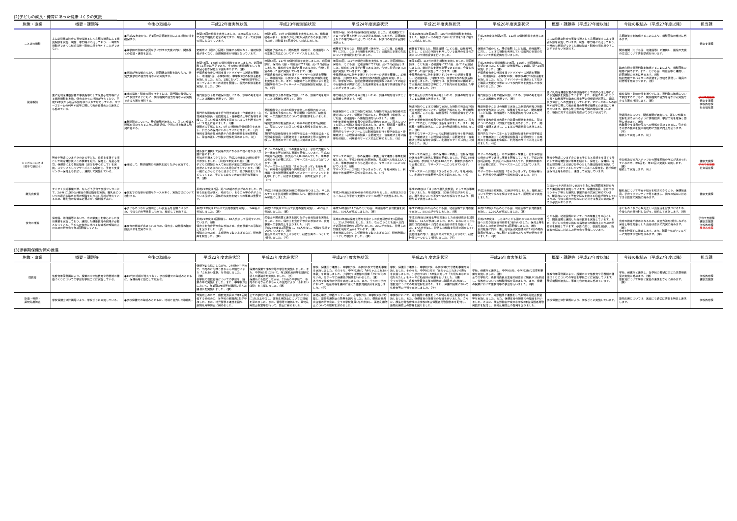(2)子どもの成長・発育にあった健康づくりの支援
| 施策・事業 | 概要・課題等 | 今後の取組み | 平成22年度実施状況 | 平成23年度実施状況 | 平成24年度実施状況 | 平成25年度実施状況 | 平成26年度実施状況 | 概要・課題等（平成27年度以降） | 今後の取組み（平成27年度以降） | 担当課 |
| --- | --- | --- | --- | --- | --- | --- | --- | --- | --- | --- |
| ことばの相談 | 主に幼児健康診査の事後指導として言語指導員による個別相談を実施。現在、専門職が不足しており、一時的な相談ができても継続指導・訓練の場を増やすことができない。 | ●平成22年度から、月1回の言語聴覚士による相談の場を確保する。 | 年間36回の相談を実施しました。本来は見立てとしての窓口機能と助言の場ですが、場合によっては訓練の場にもなっています。 | 年間41回、75件の個別相談を実施しました。相談継続者が多く、新規の予約が数か月先になる状態が続いたため、相談日を5回増やして対応しました。 | 年間34回、90件の個別相談を実施しました。幼児健診でフォローが必要と判断される幼児は増加してますが、言語聴覚士などの専門職が不足しているため、相談日の増加は困難な状況です。 | 平成25年度は年間36回、100件の個別相談を実施しました。相談ケースの増加に伴い1日2件を3件に増やして対応しました。 | 平成26年度は年間24回、112件の個別相談を実施しました。 | 主に幼児健康診査の事後指導として言語聴覚士による個別相談を実施しています。現在、専門職が不足しており、一時的な相談ができても継続指導・訓練の場を増やすことができない状況です。 | 言語聴覚士を確保することにより、相談回数の維持に努めます。 | 健康支援課 |
| | | ●就学前の訓練の必要な子に対する支援に向け、関係課との協議・連携を図る。 | 定期的に（週に〇回等）訓練する場がなく、継続相談者が多くなり、新規相談者が待機となっています。 | 保護者了解のもと、関係機関（保育所、幼稚園等）への支援の方法についてアドバイスをしました。 | 保護者了解のもと、関係機関（保育所、こども園、幼稚園等）に対し、ことばの相談を利用している園児の支援の方法について情報提供を行いました。 | 保護者了解のもと、関係機関（こども園、幼稚園等）に対し、ことばの相談を利用している園児の支援の方法について情報提供を行いました。 | 保護者了解のもと、関係機関（こども園、幼稚園等）に対し、ことばの相談を利用している園児の支援の方法について情報提供を行いました。 | | 関係機関（こども園、幼稚園等）と連携し、園児の支援の方法について情報提供を行います。 | |
| 発達相談 | 主に乳幼児健康診査の事後指導として児童心理司等による個別相談を実施。保育士からの相談が増えており、平成19年度から巡回相談を取り入れて対応している。マザーズホームの利用や就学に関して教育委員会との連携にも努めている。 | ●相談が増加傾向であり、巡回健康相談を取り入れ、特別支援学校の協力を得ながら実施する。 | 年間45回、168件の個別相談を実施しました。巡回相談も1回では不足であり、その後の経過相談として複数回必要な保育所や園もあります。（健） 千葉県教育庁に特別支援アドバイザーの派遣を要請し、幼稚園1園、小学校8校、中学校2校の相談活動を実施しました。また、1園において、特別支援学校にコーディネーターの派遣を要請し、園児の相談活動を実施しました。（学） | 年間64回、217件の個別相談を実施しました。巡回相談は、保育所（園）・幼稚園にて11園、延べ16回巡回しました。継続的な支援が必要であるため、今後も希望のあった園に実施していきます。（健） 千葉県教育庁に特別支援アドバイザーの派遣を要請し、幼稚園3園、小学校11校、中学校5校の相談活動を実施しました。また、保健師からの要請により特別支援学校のコーディネーターが巡回相談を実施しました。（学） | 年間48回、117件の個別相談を実施しました。巡回相談は、保育所、こども園・幼稚園等にて13園、延べ18回巡回しました。継続的な支援が必要であるため、今後も希望のあった園に実施していきます。（健） 千葉県教育庁に特別支援アドバイザーの派遣を要請し、幼稚園3園、小学校11校、中学校3校の相談活動を実施しました。中学校では、自閉症情緒障害学級開設にあたっての助言や行動特性や障害に応じた配慮事項を全職員で共通理解することができました。（学） | 年間43回、114件の個別相談を実施しました。巡回相談は、こども園・幼稚園等にて10園、延べ17回巡回しました。継続的な支援が必要であるため、今後も希望のあった園に実施していきます。（健） 千葉県教育庁に特別支援アドバイザーの派遣を要請し、幼稚園1園、小学校10校、中学校1校の相談活動を実施しました。小学校では、夏季休業中に講師として全職員に支援方法等について校内研修を実施した学校もありました。（学） | 平成26年度の個別相談は46回、125件、巡回相談は、希望のあったこども園・幼稚園等にて10園、延べ16回実施しました。（健） 千葉県教育庁に特別支援アドバイザーの派遣を要請し、幼稚園0園、小学校10校、中学校4校の相談活動を実施しました。また、アドバイザーを講師として招き全職員に支援方法等について校内研修を実施した学校もありました。（学） | 主に乳幼児健康診査の事後指導として臨床心理士等による個別相談を実施しています。また、希望のあったこども園・幼稚園等を臨床心理士等と保健師が巡回し、園児及び保育士への支援を行っています。マザーズホームの利用や就学に関して教育委員会等関係機関との連携にも努めています。臨床心理士等の専門職の確保が難しいため、相談に対する迅速な対応ができない状況です。 | 臨床心理士等専門職を確保することにより、相談回数の維持に努めます。また、こども園、幼稚園等と連携し、巡回相談の充実に努めます。（健） 特別支援アドバイザーの派遣を引き続き要請し、職員の研修等を充実させます。（学） | 子育て支援課 健康支援課 学校教育課 社会福祉課 |
| | | ●継続指導・訓練の場を増やすには、専門職の確保について検討するとともに、関係機関の協力を得ながら実施できる方策を検討する。 | 専門職及び予算の確保が難しいため、訓練の場を増やすことは困難な状況です。（健） | 専門職及び予算の確保が難しいため、訓練の場を増やすことは困難な状況です。（健） | 専門職及び予算の確保が難しいため、訓練の場を増やすことは困難な状況です。（健） | 専門職及び予算の確保が難しいため、訓練の場を増やすことは困難な状況です。（健） | 専門職及び予算の確保が難しいため、訓練の場を増やすことは困難な状況です。（健） | | 継続指導・訓練の場を増やすには、専門職の確保について検討するとともに、関係機関の協力を得ながら実施できる方策を検討します。（健） | |
| | | ●発達障害について、関係機関が連携して、正しい知識と理解を深められるように情報提供、学習の場を確保し啓発に努める。 | 専門的な訓練指導を行う理学療法士・作業療法士・心理発達相談員・言語聴覚士・音楽療法士等に指導を依頼し、正しい知識と理解を深められるよう利用者のサービス向上に努めました。（健） 保護者の了解のもと、9件の相談結果情報提供を実施し、日ごろの保育にいかしていただきました。（子） 特別支援教育担当教員や介助員の研修を年6回開催し、障害の正しい知識と理解を深めました。（社） | 発達相談やことばの相談で実施した相談内容について、保護者了解のもと、関係機関（保育所、幼稚園等）への支援の方法について情報提供を行いました。（健） 特別支援教育担当教員や介助員の研修を年6回開催し、障害についての正しい知識と理解を深めました。（学） 専門的な訓練指導を行う理学療法士・作業療法士・心理発達相談員・言語聴覚士・音楽療法士等に指導を依頼し、利用者のサービス向上に努めました。（社） | 発達相談やことばの相談で実施した相談内容及び相談者の支援方法について、保護者了解のもと、関係機関（保育所、こども園、幼稚園等）へ情報提供を行いました。（健） 特別支援教育担当教員や介助員の研修を実施し、障害についての正しい知識と理解を深めました。また、関係課・機関と連携し、ことばの発達相談も実施しました。（学） 専門的なマザーズホームでは訓練指導を行う理学療法士・作業療法士・心理発達相談員・言語聴覚士・音楽療法士等に指導を依頼し、利用者のサービス向上に努めました。（社） | 発達相談やことばの相談で実施した相談内容及び相談者の支援方法について、保護者了解のもと、関係機関（保育所、こども園、幼稚園等）へ情報提供を行いました。（健） 特別支援教育担当教員や介助員の研修を実施し、障害についての正しい知識と理解を深めました。また、関係課・機関と連携し、ことばの発達相談も実施しました。（学） 専門的なマザーズホームでは訓練指導を行う理学療法士・作業療法士・心理発達相談員・言語聴覚士・音楽療法士等に指導を依頼し、利用者のサービス向上に努めました。（社） | 発達相談やことばの相談で実施した相談内容及び相談者の支援方法について、保護者了解のもと、関係機関（こども園、幼稚園等）へ情報提供を行いました。（健） 特別支援教育担当教員や介助員の研修を実施し、障害についての正しい知識と理解を深めました。また、関係課・機関と連携し、ことばの発達相談も実施しました。（学） 専門的なマザーズホームでは訓練指導を行う理学療法士・作業療法士・心理発達相談員・言語聴覚士・音楽療法士等に指導を依頼し、利用者のサービス向上に努めました。（社） | | 発達障害について、関係機関が連携して、正しい知識と理解を深められるように情報提供、学習の場を確保し啓発に努めます。（健） 教職員や支援員の障害への理解を深めるために、引き続き研修の機会を設け継続的に力量の向上を図ります。（学） 継続して実施します。（社） | |
| カンガルーひろば （親子で遊ぼう） | 発育や発達につまずきのある子ども、母親を支援する場として幼児健診後にこの事業を紹介。保育士、児童心理司、保健師による集団指導（遊びを中心として）を実施。スタッフとしてマザーズホーム保育士、子育て支援センター保育士も参加し、連携して実施している。 | ●継続して、関係機関との連携を図りながら実施する。 | 関係課と連携して発達の気になる子の親へ寄り添う支援に努めました。 参加者が増えてきており、平成22年度は29組の親子が参加しました。（平成21年度は21組）（健） 子どもの問題とみえて実は親や家庭の問題が子どもの症状としてあらわれている場合が増えています。（健） 一緒に心からこどもと遊ぶことで、親が笑顔をとりもどしてくると、子どもも変わり大変効果的な事業です。（健） | マザーズの保育士、市の主任保育士、子育て支援センター保育士等と連携し事業を開催しています。平成23年度は6回実施、参加延べ人数は60人でした。事業参加者のうち必要に応じ、マザーズホームにつなげています。（健） マザーズホーム広報誌「きらきらきっず」を毎月発行、利用者や他機関等へ周知を図りました。また、幼稚園・保育所等関係機関へポスター・リーフレットを配布しました。研修会を開催し、周知を図りました。（社） | マザーズの保育士、市の保健師・栄養士等で連携し事業を開催しました。平成24年度は6回実施、参加延べ人数は52人でした。事業参加者のうち必要に応じ、マザーズホームにつなげています。（健） マザーズホーム広報誌「きらきらきっず」を毎月発行し、利用者や他機関等へ周知を図りました。（社） | マザーズの保育士、市の保健師・栄養士、若杉保育園の保育士等で連携し事業を開催しました。平成25年度6回実施、参加延べ人数は48人です。事業参加者のうち必要に応じ、マザーズホームにつなげています。（健） マザーズホーム広報誌「きらきらきっず」を毎月発行し、利用者や他機関等へ周知を図りました。（社） | マザーズの保育士、市の保健師・栄養士、若杉保育園の保育士等で連携し事業を開催しています。平成26年度6回実施、参加延べ人数は33人です。事業参加者のうち必要に応じ、マザーズホームにつなげています。（健） マザーズホーム広報誌「きらきらきっず」を毎月発行し、利用者や他機関等へ周知を図りました。（社） | 発育や発達につまずきのある子どもと母親を支援する場として幼児健診後に事業を紹介し、保育士、保健師、児童心理司等による遊びを中心とした集団指導を実施しています。スタッフとしてマザーズホーム保育士、若杉保育園保育士等も参加し、連携して実施しています。 | 参加者及び協力スタッフから開催回数の増加が求められているため、年6回を、年12回に変更し実施します。（健） 継続して実施します。（社） | 健康支援課 子育て支援課 社会福祉課 |
| 離乳食教室 | すくすく広場事業の際、なんごう子育て支援センターにて、2か月に1回30分程度の集団指導を実施。離乳食についての適切な進め方等の知識をもたない母親が増えているため、離乳食の指導は必要だが、個別性が高い。 | ●個別での指導が必要なケースが多く、実施方法について検討する。 | 平成22年度は6回、延べ46組の参加がありました。内容も個別性が強く、噛めない、まるのみ等の子がふえている現状で、具体的な実物を使っての事業は重要です。 | 平成23年度は6回実50組の参加がありました。申し込みチラシを乳児健診の通知に入れ、健診会場で申し込み可能にしました。 | 平成24年度は6回実46組の参加がありました。会場はおおひら・なんごう子育て支援センターの2箇所で実施しました。 | 平成25年度は「はじめて離乳食教室」として単独事業で行いました。年6回実施、53組の参加がありました。離乳食について不安や悩みを解決できるよう、調理形式で実施しました。 | 平成26年度6回実施、52組が参加しました。離乳食について不安や悩みを解決できるよう、調理形式で実施しました。 | 生後5～6か月児を持つ家族を対象に年6回調理実習を含めた集団指導を実施しています。保健推進員、子育てボランティア等とも連携し事業内容の充実に努めています。離乳食について不安や悩みを抱える母親が増加しているため、今後も個々の悩みに対応できる教室の実施に努める必要があります。 | 離乳食について不安や悩みを解決できるよう、保健推進員、子育てボランティア等と連携し、個々の悩みに対応できる教室の実施に努めます。 | 健康支援課 |
| 食育の推進 | 保育園、幼稚園等において、市の栄養士を中心とした食育事業を実施しており、連携した健康教育の展開が必要となっている。子どもの食育に携わる指導者の知識向上のための研修会を年2回開催している。 | ●子どものうちから規則正しい食生活を習慣づけるため、今後も内容等検討しながら、継続して実施する。 | 平成22年度は12か所で食育教室を実施し、344組が参加しました。（健） | 平成23年度は12か所で食育教室を実施し、403組が参加しました。（健） | 平成24年度は11か所のこども園、幼稚園等で食育教室を実施し、596人が参加しました。（健） | 平成25年度は9か所のこども園、幼稚園等で食育教室を実施し、583人が参加しました。（健） | 平成26年度9か所のこども園、幼稚園等で食育教室を実施し、1,270人が参加しました。（健） | こども園、幼稚園等において、市の栄養士を中心として、関係機関と連携した食育教室を実施しています。また、子どもの食育に携わる指導者の知識向上のための研修会を開催しています。必要に応じ、各園を巡回し、指導者の悩みに対応した研修会を開催しています。 | 子どものうちから規則正しい食生活を習慣づけるため、今後も内容等検討しながら、継続して実施します。（健） | 子育て支援課 健康支援課 学校教育課 農林水産課 |
| | | ●食育の推進が求められるため、保育士、幼稚園教諭の摂食研修を充実させる。 | 平成22年度は2回開催し、48人参加して現場でいかしています。（健） 保育士を食育研修会に参加させ、食育事業への意識向上を図りました。（子） 知識向上のため、主任研修で取り上げるなど、研修計画を検討した。（学） | 栄養士が関係課と連携を図りながら食育指導を実施しました。また、保育士を食育研修会に参加させ、食育事業への意識向上を図りました。（子） 平成23年度は2回開催し、55人参加し、知識を現場でいかしています。（健） 主任研修会で取り上げるなど、研修計画の一つとして検討しました。（学） | 平成24年度は保育士等を対象とした食育研修会を1回開催し、21人が参加しました。また、なんごうこども園へ出向き巡回食育研修を2回行いました。20人が参加し、習得した知識を現場で活かしています。（健） 食育推進に向け、主任研修会で取り上げるなど、研修計画の一つとして検討しました。（学） | 平成25年度は保育士等を対象とした食育研修会を2回開催し、42人が参加しました。また、おおひらこども園と日向幼稚園へ出向き巡回食育研修を2回行いました。17人が参加し、習得した知識を現場で活かしています。（健） 食育推進に向け、主任研修会で取り上げるなど、研修計画の一つとして検討しました。（学） | 平成26年度は、しらはたこども園とむつみのおか幼稚園へ出向き巡回食育研修を3回行いました。保育士等を対象とした食育研修会を1回開催しました。（健） 食育推進に向け、東上総地区研究協議会に19校の関係職員が参加し、食に関する指導のあり方等の研修を行いました。（学） | | 食育の推進が求められるため、実施方法を検討しながら保育士等を対象とした食育研修会の充実に努めます。（健） 食育を計画的に推進します。また、職員全体がアレルギーに対応する理解を深めます。（学） | |
(3)思春期保健対策の推進
| 施策・事業 | 概要・課題等 | 今後の取組み | 平成22年度実施状況 | 平成23年度実施状況 | 平成24年度実施状況 | 平成25年度実施状況 | 平成26年度実施状況 | 概要・課題等（平成27年度以降） | 今後の取組み（平成27年度以降） | 担当課 |
| --- | --- | --- | --- | --- | --- | --- | --- | --- | --- | --- |
| 性教育 | 性教育年間計画により、授業の中で性教育や思春期の健康づくりについての学習を学校ごとに実施している。 | ●10代の妊娠が増えており、学校保健での取組みとともに、保健所等と協力して取組む。 | 保健所とも協力しながら、2か所の中学校で、市内のお母様と赤ちゃんの協力により「ふれあい体験」を共催しました。（健） 各学校で性教育等についての学習を、授業の中で実施しました。また、中学校5校において、年1回助産師等を講師に迎えた講演会を実施しました。（学） | 保健の授業で性教育等の学習を実施しました。また、中学校5校において、年1回助産師等を講師に迎えた講演会を実施しました。（学） 保健所とも協力しながら、2か所の中学校で、市内のお母さんと赤ちゃんの協力により「ふれあい体験」を共催しました。（健） | 学校、保健所と連携し、中学校3校、小学校1校で思春期事業を実施しました。そのうち、中学校2校で「赤ちゃんふれあい体験」を共催しました。小学校では道徳の授業「かけがえのない命」をテーマに保健師が授業を行いました。（健） 各学校で性教育の学習を実施しました。また、全ての中学校において、助産師等を講師に迎えた性教育講演会を実施しました。（学） | 学校、保健所と連携し、中学校7校、小学校3校で思春期事業を実施しました。そのうち、中学校3校で「赤ちゃんふれあい体験」を共催しました。小学校では5・6年生に対して「大切なあなた大切なわたし」をテーマに助産師が授業を行いました。（健） 全ての学校で、県教育委員会主催の研修会に職員が1名参加し、性教育についての知識理解を深めた。また、保健の授業において性教育等の学習を実施しました。（学） | 学校、保健所と連携し、中学校8校、小学校2校で思春期事業を実施しました。（健） 全ての学校で、県教育委員会主催の研修会に職員が1名参加し、性教育についての知識理解を深めました。また、保健の授業において性教育等の学習を行いました。（学） | 性教育年間計画により、授業の中で性教育や思春期の健康づくりについての学習を学校ごとに実施しています。関係機関が連携し、事業内容の充実に努めています。 | 学校、保健所と連携し、各学校の要望に応じた思春期教室の実施に努めます。（健） 性教育について学校と家庭の連携をさらに強めます。（学） | 学校教育課 健康支援課 |
| 飲酒・喫煙・ 薬物乱用防止 | 学校保健全体計画等により、学校ごとに実施している。 | ●学校保健での取組みとともに、地域と協力して取組む。 | 知識向上のため、県教育委員会が年1回開催する研修会に、各学校の教職員1名が参加した。また、地元警察と連携を図り、薬物乱用等防止に努めました。 | 全ての学校の職員が、県教育委員会主催の研修会に1名以上参加し、薬物乱用防止についての理解を深めました。また、警察等と連携して、薬物乱用防止教室等を行って、防止に努めました。 | 薬物乱用防止標語コンクールに、小学校6校、中学校2校が応募し、薬物乱用防止の啓発を図りました。また、県教育委員会主催の研修会に、全ての学校職員1名が参加し、薬物乱用防止についての理解を深めました。 | 中学校において、外部機関と連携をして薬物乱用防止教室等を実施しました。また、保健体育の授業での指導を行いました。さらに、厚生労働省作成の小学校6年生保護者用啓発読本を配付し、薬物乱用防止の啓発を図りました。 | 中学校において、外部機関と連携をして薬物乱用防止教室等を実施しました。また、保健体育の授業での指導を行いました。さらに、厚生労働省作成の小学校6年生保護者用啓発読本を配付し、薬物乱用防止の啓発を図りました。 | 学校保健全体計画等により、学校ごとに実施しています。 | 薬物乱用については、家庭にも適切に情報を発信し連携します。 | 学校教育課 |